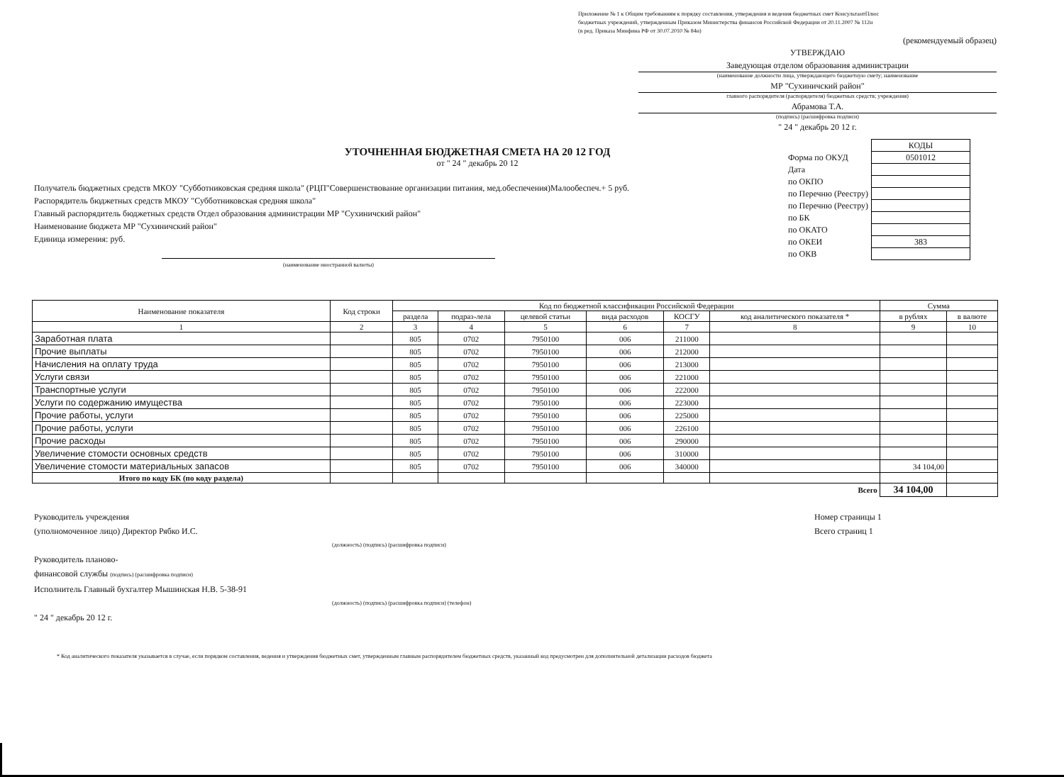Приложение № 1 к Общим требованиям к порядку составления, утверждения и ведения бюджетных смет КонсультантПлюс
бюджетных учреждений, утвержденным Приказом Министерства финансов Российской Федерации от 20.11.2007 № 112н
(в ред. Приказа Минфина РФ от 30.07.2010 № 84н)
(рекомендуемый образец)
УТВЕРЖДАЮ
Заведующая отделом образования администрации
(наименование должности лица, утверждающего бюджетную смету; наименование
МР "Сухиничский район"
главного распорядителя (распорядителя) бюджетных средств; учреждения)
Абрамова Т.А.
(подпись) (расшифровка подписи)
" 24 " декабрь 20 12 г.
УТОЧНЕННАЯ БЮДЖЕТНАЯ СМЕТА НА 20 12 ГОД
от " 24 " декабрь 20 12
Получатель бюджетных средств МКОУ "Субботниковская средняя школа" (РЦП"Совершенствование организации питания, мед.обеспечения)Малообеспеч.+ 5 руб.
Распорядитель бюджетных средств МКОУ "Субботниковская средняя школа"
Главный распорядитель бюджетных средств Отдел образования администрации МР "Сухиничский район"
Наименование бюджета МР "Сухиничский район"
Единица измерения: руб.
(наименование иностранной валюты)
| | КОДЫ |
| Форма по ОКУД | 0501012 |
| Дата | |
| по ОКПО | |
| по Перечню (Реестру) | |
| по Перечню (Реестру) | |
| по БК | |
| по ОКАТО | |
| по ОКЕИ | 383 |
| по ОКВ | |
| Наименование показателя | Код строки | Код по бюджетной классификации Российской Федерации | | | | | | Сумма | |
| --- | --- | --- | --- | --- | --- | --- | --- | --- | --- |
| | | раздела | подраз-лела | целевой статьи | вида расходов | КОСГУ | код аналитического показателя * | в рублях | в валюте |
| 1 | 2 | 3 | 4 | 5 | 6 | 7 | 8 | 9 | 10 |
| Заработная плата | | 805 | 0702 | 7950100 | 006 | 211000 | | | |
| Прочие выплаты | | 805 | 0702 | 7950100 | 006 | 212000 | | | |
| Начисления на оплату труда | | 805 | 0702 | 7950100 | 006 | 213000 | | | |
| Услуги связи | | 805 | 0702 | 7950100 | 006 | 221000 | | | |
| Транспортные услуги | | 805 | 0702 | 7950100 | 006 | 222000 | | | |
| Услуги по содержанию имущества | | 805 | 0702 | 7950100 | 006 | 223000 | | | |
| Прочие работы, услуги | | 805 | 0702 | 7950100 | 006 | 225000 | | | |
| Прочие работы, услуги | | 805 | 0702 | 7950100 | 006 | 226100 | | | |
| Прочие расходы | | 805 | 0702 | 7950100 | 006 | 290000 | | | |
| Увеличение стомости основных средств | | 805 | 0702 | 7950100 | 006 | 310000 | | | |
| Увеличение стомости материальных запасов | | 805 | 0702 | 7950100 | 006 | 340000 | | 34 104,00 | |
| Итого по коду БК (по коду раздела) | | | | | | | | | |
| Всего | | | | | | | | 34 104,00 | |
Руководитель учреждения
(уполномоченное лицо) Директор Рябко И.С.
(должность) (подпись) (расшифровка подписи)
Руководитель планово-
финансовой службы (подпись) (расшифровка подписи)
Исполнитель Главный бухгалтер Мышинская Н.В. 5-38-91
(должность) (подпись) (расшифровка подписи) (телефон)
" 24 " декабрь 20 12 г.
Номер страницы 1
Всего страниц 1
* Код аналитического показателя указывается в случае, если порядком составления, ведения и утверждения бюджетных смет, утвержденным главным распорядителем бюджетных средств, указанный код предусмотрен для дополнительной детализации расходов бюджета